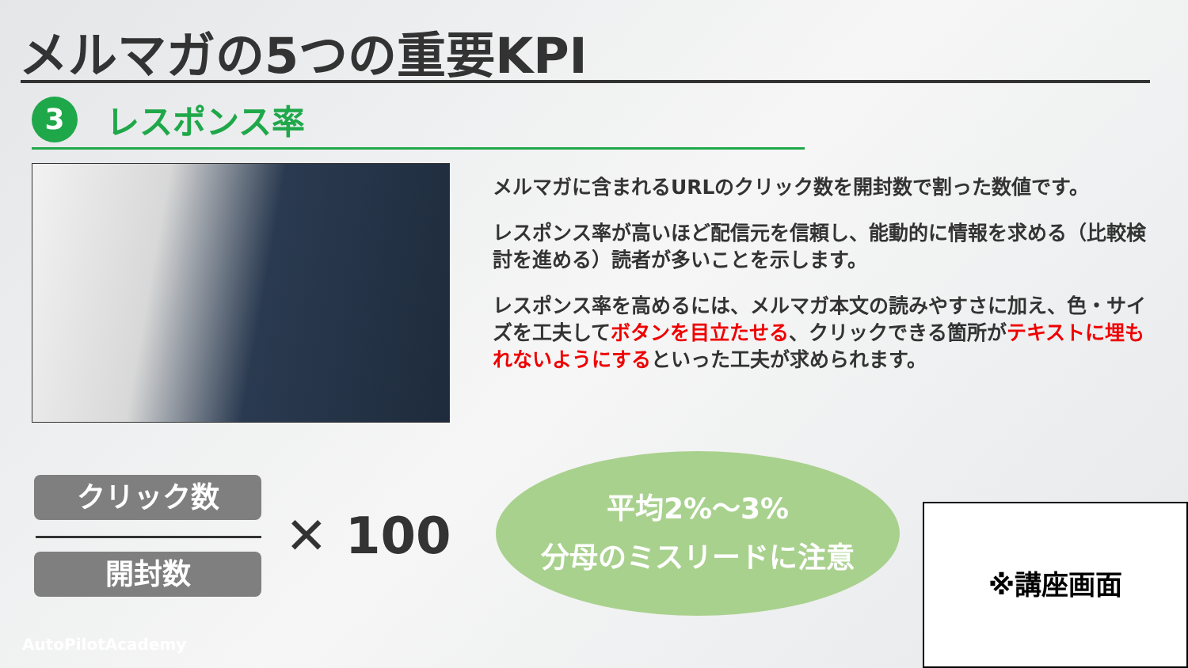メルマガの5つの重要KPI
3
レスポンス率
メルマガに含まれるURLのクリック数を開封数で割った数値です。
レスポンス率が高いほど配信元を信頼し、能動的に情報を求める（比較検討を進める）読者が多いことを示します。
レスポンス率を高めるには、メルマガ本文の読みやすさに加え、色・サイズを工夫してボタンを目立たせる、クリックできる箇所がテキストに埋もれないようにするといった工夫が求められます。
クリック数
開封数
✕ 100
平均2%〜3%
分母のミスリードに注意
※講座画面
AutoPilotAcademy